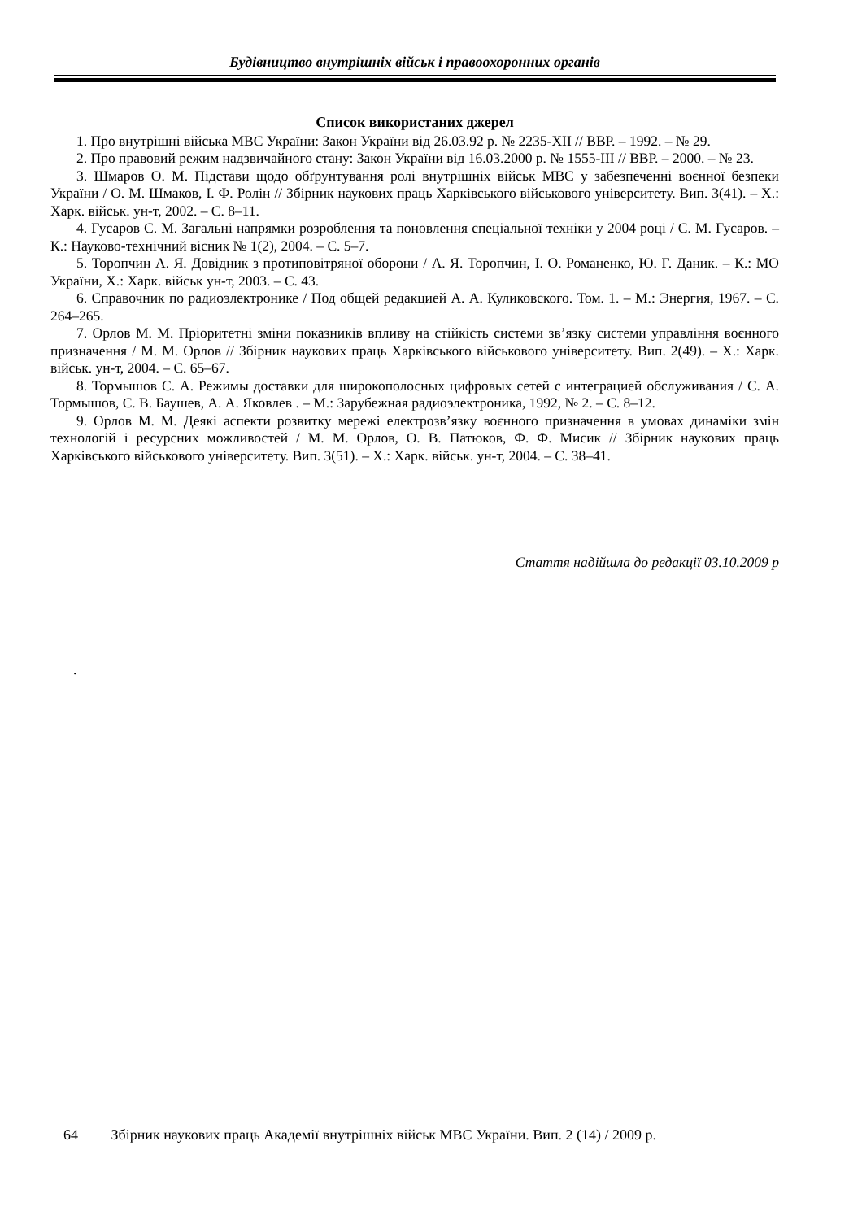Будівництво внутрішніх військ і правоохоронних органів
Список використаних джерел
1. Про внутрішні війська МВС України: Закон України від 26.03.92 р. № 2235-XII // ВВР. – 1992. – № 29.
2. Про правовий режим надзвичайного стану: Закон України від 16.03.2000 р. № 1555-III // ВВР. – 2000. – № 23.
3. Шмаров О. М. Підстави щодо обґрунтування ролі внутрішніх військ МВС у забезпеченні воєнної безпеки України / О. М. Шмаков, І. Ф. Ролін // Збірник наукових праць Харківського військового університету. Вип. 3(41). – Х.: Харк. військ. ун-т, 2002. – С. 8–11.
4. Гусаров С. М. Загальні напрямки розроблення та поновлення спеціальної техніки у 2004 році / С. М. Гусаров. – К.: Науково-технічний вісник № 1(2), 2004. – С. 5–7.
5. Торопчин А. Я. Довідник з протиповітряної оборони / А. Я. Торопчин, І. О. Романенко, Ю. Г. Даник. – К.: МО України, Х.: Харк. військ ун-т, 2003. – С. 43.
6. Справочник по радиоэлектронике / Под общей редакцией А. А. Куликовского. Том. 1. – М.: Энергия, 1967. – С. 264–265.
7. Орлов М. М. Пріоритетні зміни показників впливу на стійкість системи зв’язку системи управління воєнного призначення / М. М. Орлов // Збірник наукових праць Харківського військового університету. Вип. 2(49). – Х.: Харк. військ. ун-т, 2004. – С. 65–67.
8. Тормышов С. А. Режимы доставки для широкополосных цифровых сетей с интеграцией обслуживания / С. А. Тормышов, С. В. Баушев, А. А. Яковлев . – М.: Зарубежная радиоэлектроника, 1992, № 2. – С. 8–12.
9. Орлов М. М. Деякі аспекти розвитку мережі електрозв’язку воєнного призначення в умовах динаміки змін технологій і ресурсних можливостей / М. М. Орлов, О. В. Патюков, Ф. Ф. Мисик // Збірник наукових праць Харківського військового університету. Вип. 3(51). – Х.: Харк. військ. ун-т, 2004. – С. 38–41.
Стаття надійшла до редакції 03.10.2009 р
.
64 Збірник наукових праць Академії внутрішніх військ МВС України. Вип. 2 (14) / 2009 р.